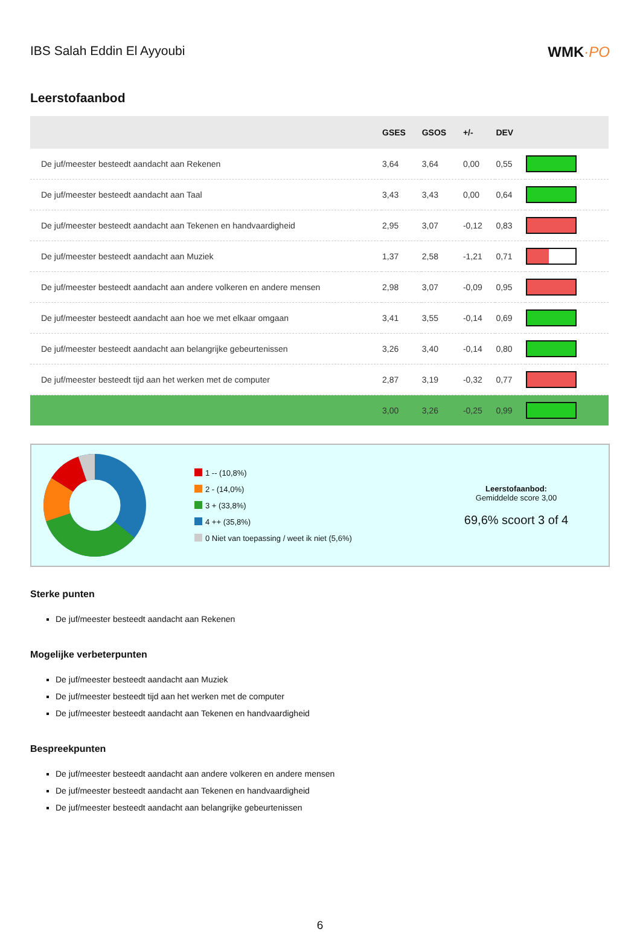IBS Salah Eddin El Ayyoubi WMK·PO
Leerstofaanbod
| | GSES | GSOS | +/- | DEV | |
| --- | --- | --- | --- | --- | --- |
| De juf/meester besteedt aandacht aan Rekenen | 3,64 | 3,64 | 0,00 | 0,55 | |
| De juf/meester besteedt aandacht aan Taal | 3,43 | 3,43 | 0,00 | 0,64 | |
| De juf/meester besteedt aandacht aan Tekenen en handvaardigheid | 2,95 | 3,07 | -0,12 | 0,83 | |
| De juf/meester besteedt aandacht aan Muziek | 1,37 | 2,58 | -1,21 | 0,71 | |
| De juf/meester besteedt aandacht aan andere volkeren en andere mensen | 2,98 | 3,07 | -0,09 | 0,95 | |
| De juf/meester besteedt aandacht aan hoe we met elkaar omgaan | 3,41 | 3,55 | -0,14 | 0,69 | |
| De juf/meester besteedt aandacht aan belangrijke gebeurtenissen | 3,26 | 3,40 | -0,14 | 0,80 | |
| De juf/meester besteedt tijd aan het werken met de computer | 2,87 | 3,19 | -0,32 | 0,77 | |
| | 3,00 | 3,26 | -0,25 | 0,99 | |
1 -- (10,8%)
2 - (14,0%)
3 + (33,8%)
4 ++ (35,8%)
0 Niet van toepassing / weet ik niet (5,6%)
Leerstofaanbod:
Gemiddelde score 3,00
69,6% scoort 3 of 4
Sterke punten
De juf/meester besteedt aandacht aan Rekenen
Mogelijke verbeterpunten
De juf/meester besteedt aandacht aan Muziek
De juf/meester besteedt tijd aan het werken met de computer
De juf/meester besteedt aandacht aan Tekenen en handvaardigheid
Bespreekpunten
De juf/meester besteedt aandacht aan andere volkeren en andere mensen
De juf/meester besteedt aandacht aan Tekenen en handvaardigheid
De juf/meester besteedt aandacht aan belangrijke gebeurtenissen
6